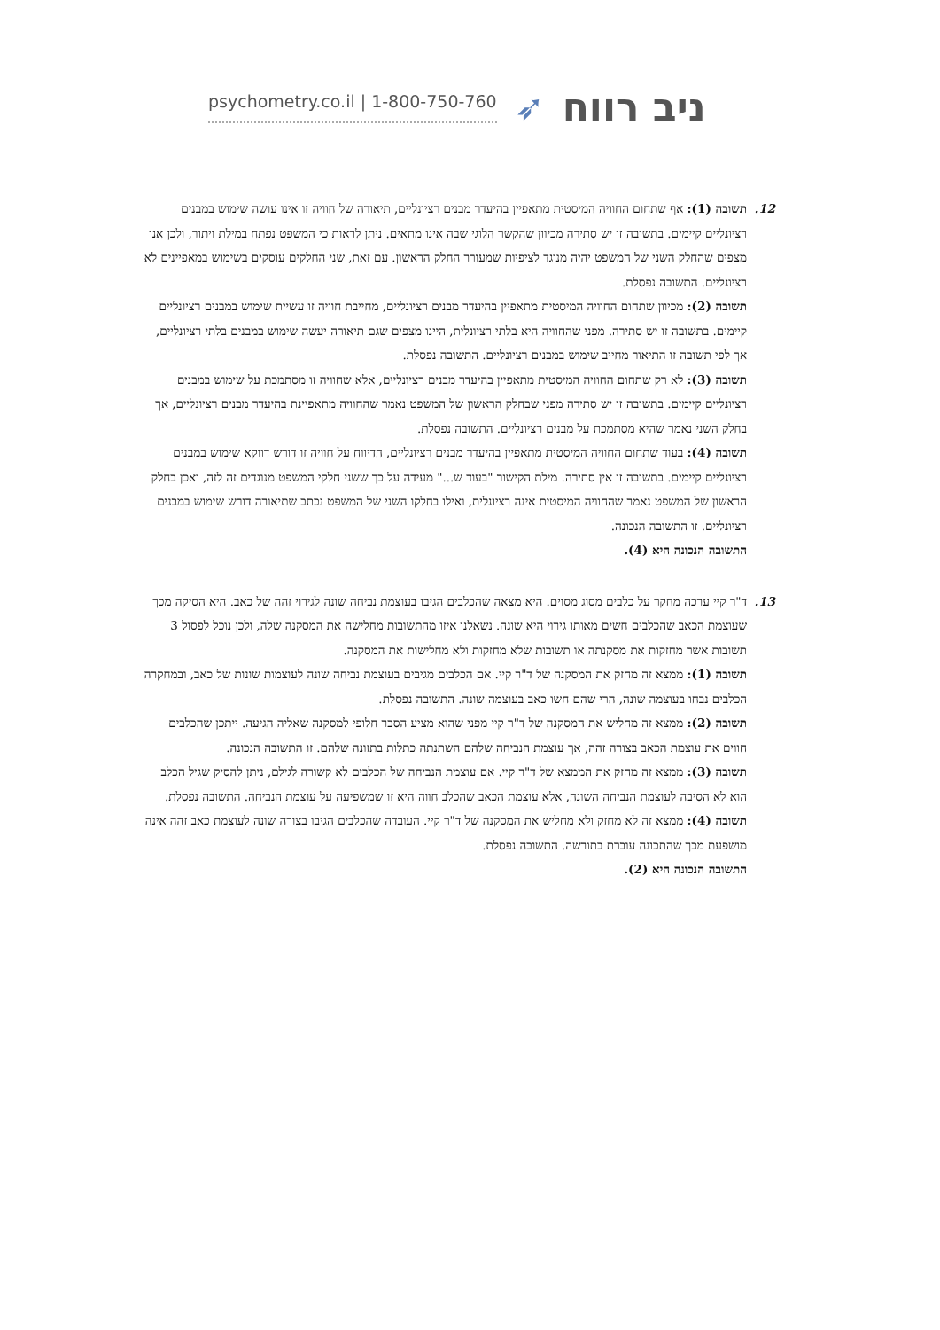psychometry.co.il | 1-800-750-760 ➶ ניב רווח
12. תשובה (1): אף שתחום החוויה המיסטית מתאפיין בהיעדר מבנים רציונליים, תיאורה של חוויה זו אינו עושה שימוש במבנים רציונליים קיימים. בתשובה זו יש סתירה מכיוון שהקשר הלוגי שבה אינו מתאים. ניתן לראות כי המשפט נפתח במילת ויתור, ולכן אנו מצפים שהחלק השני של המשפט יהיה מנוגד לציפיות שמעורר החלק הראשון. עם זאת, שני החלקים עוסקים בשימוש במאפיינים לא רציונליים. התשובה נפסלת.
תשובה (2): מכיוון שתחום החוויה המיסטית מתאפיין בהיעדר מבנים רציונליים, מחייבת חוויה זו עשיית שימוש במבנים רציונליים קיימים. בתשובה זו יש סתירה. מפני שהחוויה היא בלתי רציונלית, היינו מצפים שגם תיאורה יעשה שימוש במבנים בלתי רציונליים, אך לפי תשובה זו התיאור מחייב שימוש במבנים רציונליים. התשובה נפסלת.
תשובה (3): לא רק שתחום החוויה המיסטית מתאפיין בהיעדר מבנים רציונליים, אלא שחוויה זו מסתמכת על שימוש במבנים רציונליים קיימים. בתשובה זו יש סתירה מפני שבחלק הראשון של המשפט נאמר שהחוויה מתאפיינת בהיעדר מבנים רציונליים, אך בחלק השני נאמר שהיא מסתמכת על מבנים רציונליים. התשובה נפסלת.
תשובה (4): בעוד שתחום החוויה המיסטית מתאפיין בהיעדר מבנים רציונליים, הדיווח על חוויה זו דורש דווקא שימוש במבנים רציונליים קיימים. בתשובה זו אין סתירה. מילת הקישור "בעוד ש..." מעידה על כך ששני חלקי המשפט מנוגדים זה לזה, ואכן בחלק הראשון של המשפט נאמר שהחוויה המיסטית אינה רציונלית, ואילו בחלקו השני של המשפט נכתב שתיאורה דורש שימוש במבנים רציונליים. זו התשובה הנכונה.
התשובה הנכונה היא (4).
13. ד"ר קיי ערכה מחקר על כלבים מסוג מסוים. היא מצאה שהכלבים הגיבו בעוצמת נביחה שונה לגירוי זהה של כאב. היא הסיקה מכך שעוצמת הכאב שהכלבים חשים מאותו גירוי היא שונה. נשאלנו איזו מהתשובות מחלישה את המסקנה שלה, ולכן נוכל לפסול 3 תשובות אשר מחזקות את מסקנתה או תשובות שלא מחזקות ולא מחלישות את המסקנה.
תשובה (1): ממצא זה מחזק את המסקנה של ד"ר קיי. אם הכלבים מגיבים בעוצמת נביחה שונה לעוצמות שונות של כאב, ובמחקרה הכלבים נבחו בעוצמה שונה, הרי שהם חשו כאב בעוצמה שונה. התשובה נפסלת.
תשובה (2): ממצא זה מחליש את המסקנה של ד"ר קיי מפני שהוא מציע הסבר חלופי למסקנה שאליה הגיעה. ייתכן שהכלבים חווים את עוצמת הכאב בצורה זהה, אך עוצמת הנביחה שלהם השתנתה כתלות בתזונה שלהם. זו התשובה הנכונה.
תשובה (3): ממצא זה מחזק את הממצא של ד"ר קיי. אם עוצמת הנביחה של הכלבים לא קשורה לגילם, ניתן להסיק שגיל הכלב הוא לא הסיבה לעוצמת הנביחה השונה, אלא עוצמת הכאב שהכלב חווה היא זו שמשפיעה על עוצמת הנביחה. התשובה נפסלת.
תשובה (4): ממצא זה לא מחזק ולא מחליש את המסקנה של ד"ר קיי. העובדה שהכלבים הגיבו בצורה שונה לעוצמת כאב זהה אינה מושפעת מכך שהתכונה עוברת בתורשה. התשובה נפסלת.
התשובה הנכונה היא (2).